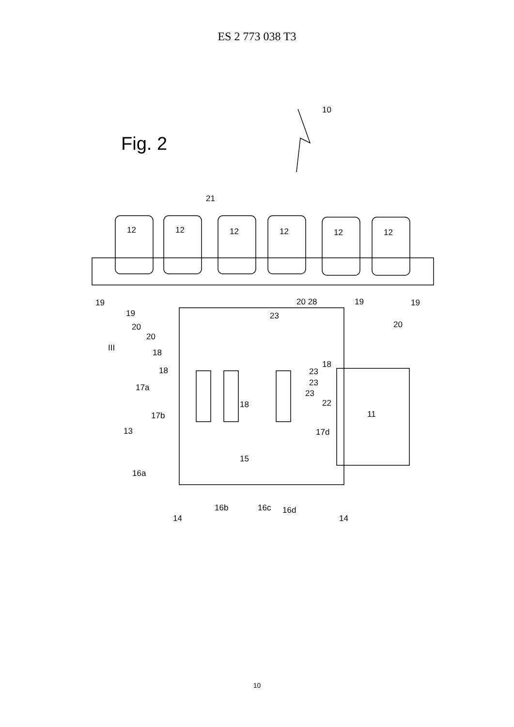ES 2 773 038 T3
Fig. 2
10
10
21
12 12 12 12 12 12
19
19
20 28 19 19
20
23
20
20
III 18
18
18 23
23
17a
23
22
18
17b 11
13 17d
15
16a
16b 16c 16d
14 14